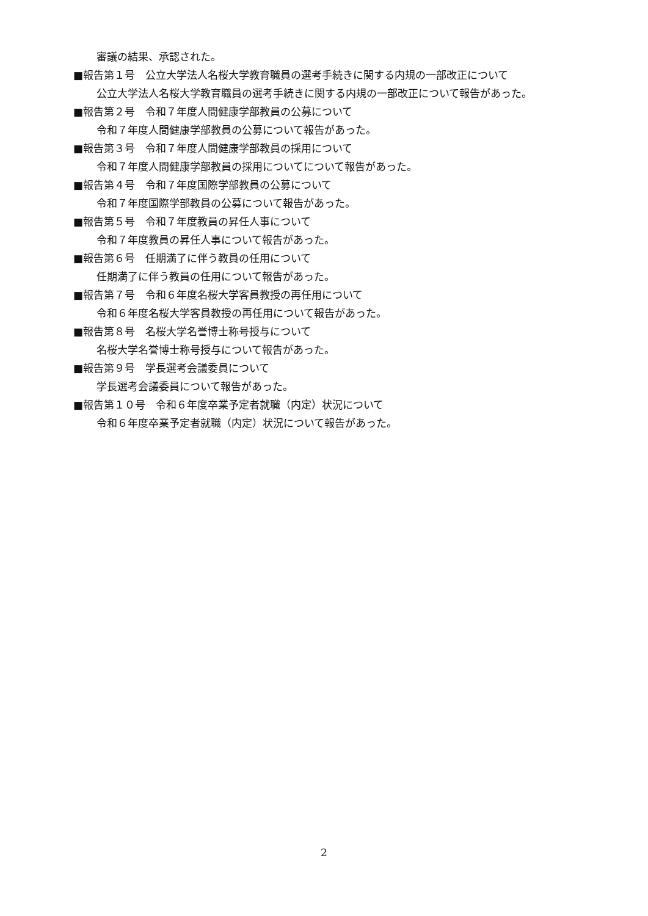審議の結果、承認された。
■報告第１号　公立大学法人名桜大学教育職員の選考手続きに関する内規の一部改正について
公立大学法人名桜大学教育職員の選考手続きに関する内規の一部改正について報告があった。
■報告第２号　令和７年度人間健康学部教員の公募について
令和７年度人間健康学部教員の公募について報告があった。
■報告第３号　令和７年度人間健康学部教員の採用について
令和７年度人間健康学部教員の採用についてについて報告があった。
■報告第４号　令和７年度国際学部教員の公募について
令和７年度国際学部教員の公募について報告があった。
■報告第５号　令和７年度教員の昇任人事について
令和７年度教員の昇任人事について報告があった。
■報告第６号　任期満了に伴う教員の任用について
任期満了に伴う教員の任用について報告があった。
■報告第７号　令和６年度名桜大学客員教授の再任用について
令和６年度名桜大学客員教授の再任用について報告があった。
■報告第８号　名桜大学名誉博士称号授与について
名桜大学名誉博士称号授与について報告があった。
■報告第９号　学長選考会議委員について
学長選考会議委員について報告があった。
■報告第１０号　令和６年度卒業予定者就職（内定）状況について
令和６年度卒業予定者就職（内定）状況について報告があった。
2